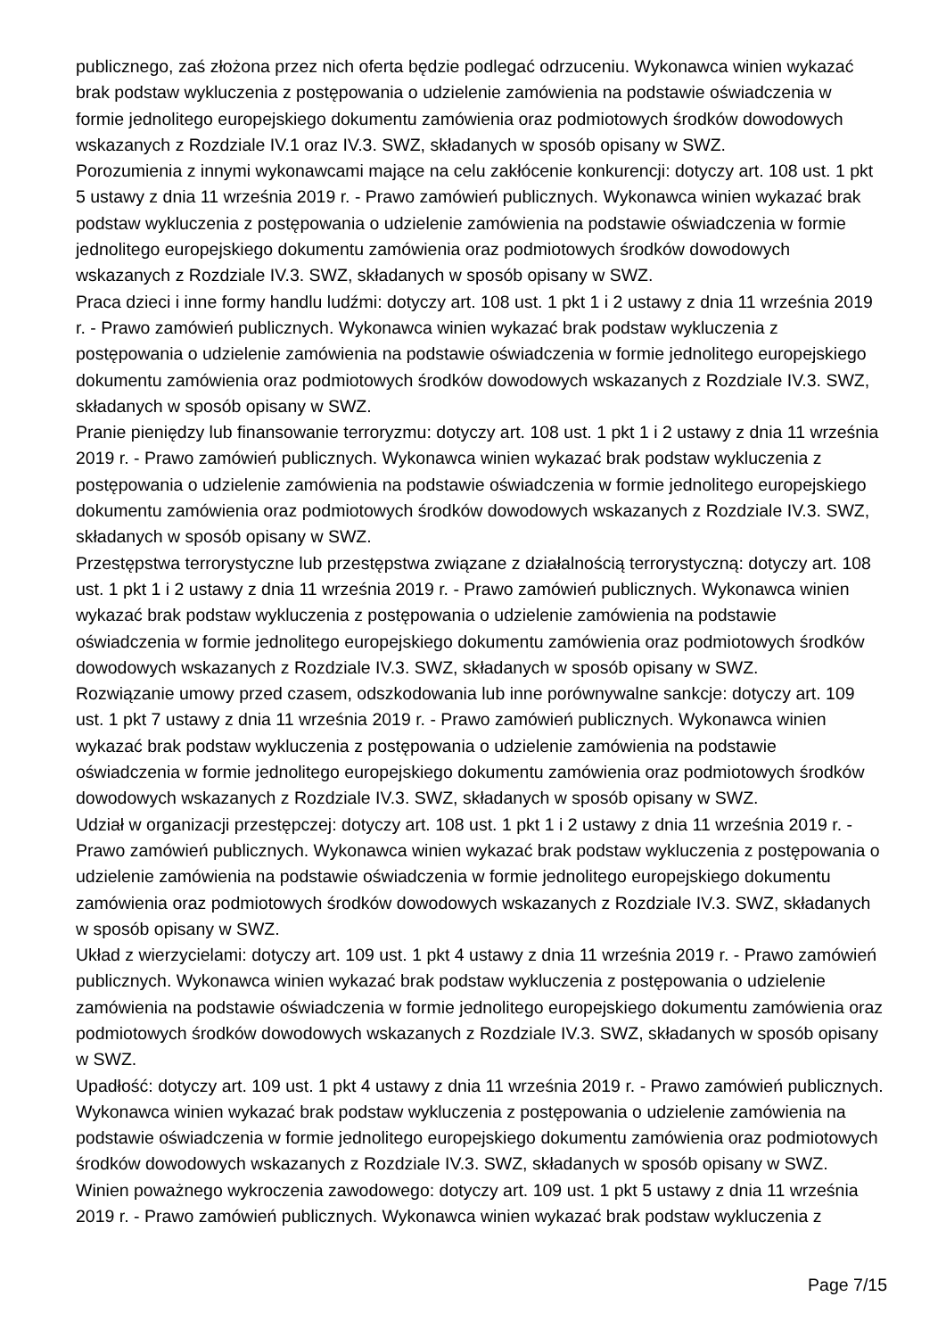publicznego, zaś złożona przez nich oferta będzie podlegać odrzuceniu. Wykonawca winien wykazać brak podstaw wykluczenia z postępowania o udzielenie zamówienia na podstawie oświadczenia w formie jednolitego europejskiego dokumentu zamówienia oraz podmiotowych środków dowodowych wskazanych z Rozdziale IV.1 oraz IV.3. SWZ, składanych w sposób opisany w SWZ.
Porozumienia z innymi wykonawcami mające na celu zakłócenie konkurencji: dotyczy art. 108 ust. 1 pkt 5 ustawy z dnia 11 września 2019 r. - Prawo zamówień publicznych. Wykonawca winien wykazać brak podstaw wykluczenia z postępowania o udzielenie zamówienia na podstawie oświadczenia w formie jednolitego europejskiego dokumentu zamówienia oraz podmiotowych środków dowodowych wskazanych z Rozdziale IV.3. SWZ, składanych w sposób opisany w SWZ.
Praca dzieci i inne formy handlu ludźmi: dotyczy art. 108 ust. 1 pkt 1 i 2 ustawy z dnia 11 września 2019 r. - Prawo zamówień publicznych. Wykonawca winien wykazać brak podstaw wykluczenia z postępowania o udzielenie zamówienia na podstawie oświadczenia w formie jednolitego europejskiego dokumentu zamówienia oraz podmiotowych środków dowodowych wskazanych z Rozdziale IV.3. SWZ, składanych w sposób opisany w SWZ.
Pranie pieniędzy lub finansowanie terroryzmu: dotyczy art. 108 ust. 1 pkt 1 i 2 ustawy z dnia 11 września 2019 r. - Prawo zamówień publicznych. Wykonawca winien wykazać brak podstaw wykluczenia z postępowania o udzielenie zamówienia na podstawie oświadczenia w formie jednolitego europejskiego dokumentu zamówienia oraz podmiotowych środków dowodowych wskazanych z Rozdziale IV.3. SWZ, składanych w sposób opisany w SWZ.
Przestępstwa terrorystyczne lub przestępstwa związane z działalnością terrorystyczną: dotyczy art. 108 ust. 1 pkt 1 i 2 ustawy z dnia 11 września 2019 r. - Prawo zamówień publicznych. Wykonawca winien wykazać brak podstaw wykluczenia z postępowania o udzielenie zamówienia na podstawie oświadczenia w formie jednolitego europejskiego dokumentu zamówienia oraz podmiotowych środków dowodowych wskazanych z Rozdziale IV.3. SWZ, składanych w sposób opisany w SWZ.
Rozwiązanie umowy przed czasem, odszkodowania lub inne porównywalne sankcje: dotyczy art. 109 ust. 1 pkt 7 ustawy z dnia 11 września 2019 r. - Prawo zamówień publicznych. Wykonawca winien wykazać brak podstaw wykluczenia z postępowania o udzielenie zamówienia na podstawie oświadczenia w formie jednolitego europejskiego dokumentu zamówienia oraz podmiotowych środków dowodowych wskazanych z Rozdziale IV.3. SWZ, składanych w sposób opisany w SWZ.
Udział w organizacji przestępczej: dotyczy art. 108 ust. 1 pkt 1 i 2 ustawy z dnia 11 września 2019 r. - Prawo zamówień publicznych. Wykonawca winien wykazać brak podstaw wykluczenia z postępowania o udzielenie zamówienia na podstawie oświadczenia w formie jednolitego europejskiego dokumentu zamówienia oraz podmiotowych środków dowodowych wskazanych z Rozdziale IV.3. SWZ, składanych w sposób opisany w SWZ.
Układ z wierzycielami: dotyczy art. 109 ust. 1 pkt 4 ustawy z dnia 11 września 2019 r. - Prawo zamówień publicznych. Wykonawca winien wykazać brak podstaw wykluczenia z postępowania o udzielenie zamówienia na podstawie oświadczenia w formie jednolitego europejskiego dokumentu zamówienia oraz podmiotowych środków dowodowych wskazanych z Rozdziale IV.3. SWZ, składanych w sposób opisany w SWZ.
Upadłość: dotyczy art. 109 ust. 1 pkt 4 ustawy z dnia 11 września 2019 r. - Prawo zamówień publicznych. Wykonawca winien wykazać brak podstaw wykluczenia z postępowania o udzielenie zamówienia na podstawie oświadczenia w formie jednolitego europejskiego dokumentu zamówienia oraz podmiotowych środków dowodowych wskazanych z Rozdziale IV.3. SWZ, składanych w sposób opisany w SWZ.
Winien poważnego wykroczenia zawodowego: dotyczy art. 109 ust. 1 pkt 5 ustawy z dnia 11 września 2019 r. - Prawo zamówień publicznych. Wykonawca winien wykazać brak podstaw wykluczenia z
Page 7/15